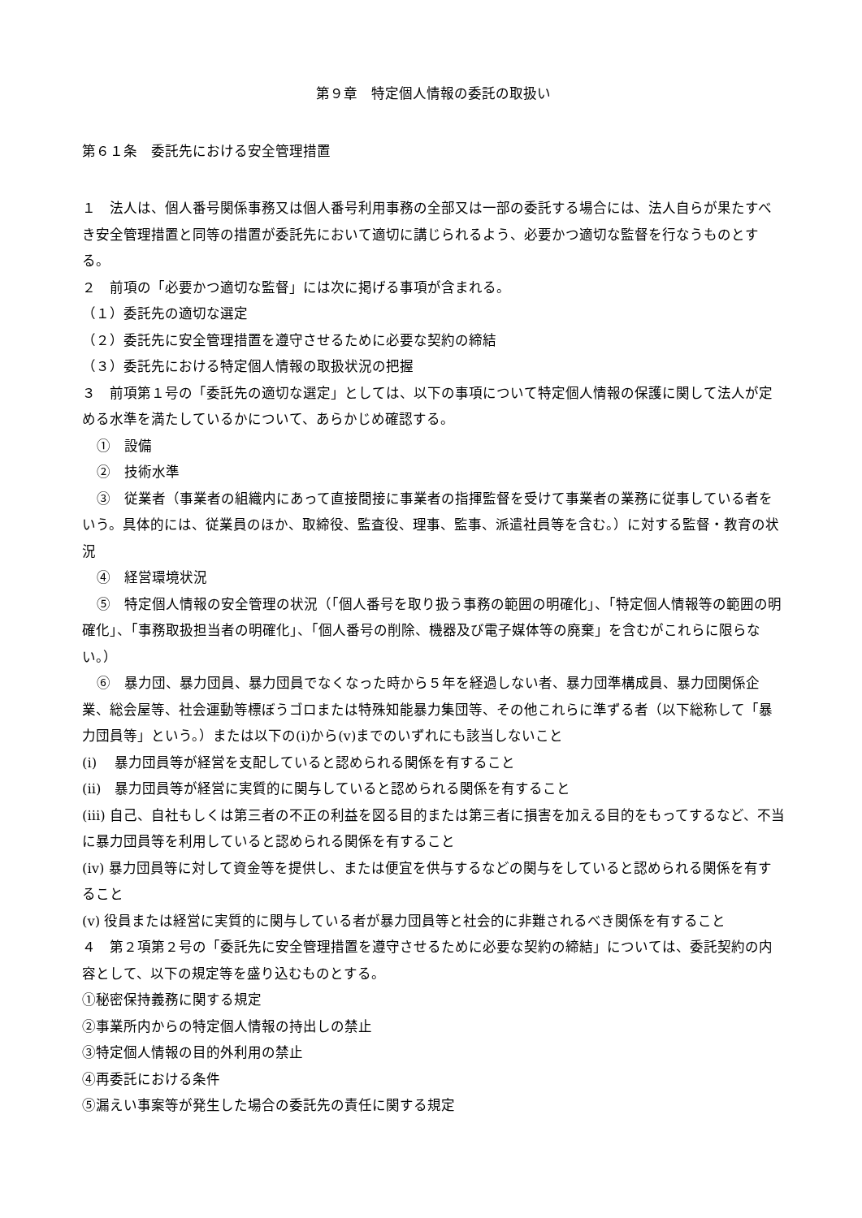第９章　特定個人情報の委託の取扱い
第６１条　委託先における安全管理措置
１　法人は、個人番号関係事務又は個人番号利用事務の全部又は一部の委託する場合には、法人自らが果たすべき安全管理措置と同等の措置が委託先において適切に講じられるよう、必要かつ適切な監督を行なうものとする。
２　前項の「必要かつ適切な監督」には次に掲げる事項が含まれる。
（１）委託先の適切な選定
（２）委託先に安全管理措置を遵守させるために必要な契約の締結
（３）委託先における特定個人情報の取扱状況の把握
３　前項第１号の「委託先の適切な選定」としては、以下の事項について特定個人情報の保護に関して法人が定める水準を満たしているかについて、あらかじめ確認する。
①　設備
②　技術水準
③　従業者（事業者の組織内にあって直接間接に事業者の指揮監督を受けて事業者の業務に従事している者をいう。具体的には、従業員のほか、取締役、監査役、理事、監事、派遣社員等を含む。）に対する監督・教育の状況
④　経営環境状況
⑤　特定個人情報の安全管理の状況（「個人番号を取り扱う事務の範囲の明確化」、「特定個人情報等の範囲の明確化」、「事務取扱担当者の明確化」、「個人番号の削除、機器及び電子媒体等の廃棄」を含むがこれらに限らない。）
⑥　暴力団、暴力団員、暴力団員でなくなった時から５年を経過しない者、暴力団準構成員、暴力団関係企業、総会屋等、社会運動等標ぼうゴロまたは特殊知能暴力集団等、その他これらに準ずる者（以下総称して「暴力団員等」という。）または以下の(i)から(v)までのいずれにも該当しないこと
(i)　 暴力団員等が経営を支配していると認められる関係を有すること
(ii)　暴力団員等が経営に実質的に関与していると認められる関係を有すること
(iii) 自己、自社もしくは第三者の不正の利益を図る目的または第三者に損害を加える目的をもってするなど、不当に暴力団員等を利用していると認められる関係を有すること
(iv) 暴力団員等に対して資金等を提供し、または便宜を供与するなどの関与をしていると認められる関係を有すること
(v) 役員または経営に実質的に関与している者が暴力団員等と社会的に非難されるべき関係を有すること
４　第２項第２号の「委託先に安全管理措置を遵守させるために必要な契約の締結」については、委託契約の内容として、以下の規定等を盛り込むものとする。
①秘密保持義務に関する規定
②事業所内からの特定個人情報の持出しの禁止
③特定個人情報の目的外利用の禁止
④再委託における条件
⑤漏えい事案等が発生した場合の委託先の責任に関する規定